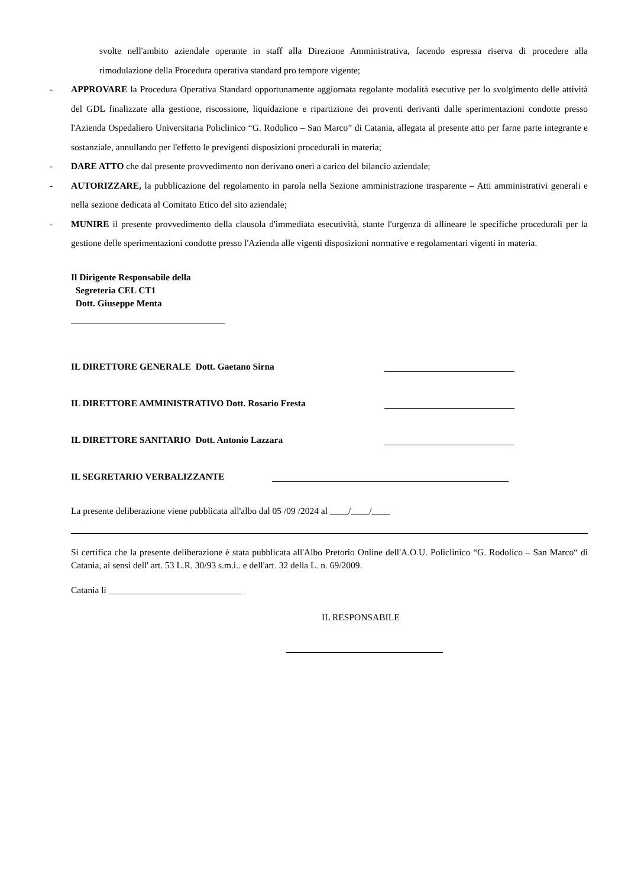svolte nell'ambito aziendale operante in staff alla Direzione Amministrativa, facendo espressa riserva di procedere alla rimodulazione della Procedura operativa standard pro tempore vigente;
- APPROVARE la Procedura Operativa Standard opportunamente aggiornata regolante modalità esecutive per lo svolgimento delle attività del GDL finalizzate alla gestione, riscossione, liquidazione e ripartizione dei proventi derivanti dalle sperimentazioni condotte presso l'Azienda Ospedaliero Universitaria Policlinico “G. Rodolico – San Marco” di Catania, allegata al presente atto per farne parte integrante e sostanziale, annullando per l'effetto le previgenti disposizioni procedurali in materia;
- DARE ATTO che dal presente provvedimento non derivano oneri a carico del bilancio aziendale;
- AUTORIZZARE, la pubblicazione del regolamento in parola nella Sezione amministrazione trasparente – Atti amministrativi generali e nella sezione dedicata al Comitato Etico del sito aziendale;
- MUNIRE il presente provvedimento della clausola d'immediata esecutività, stante l'urgenza di allineare le specifiche procedurali per la gestione delle sperimentazioni condotte presso l'Azienda alle vigenti disposizioni normative e regolamentari vigenti in materia.
Il Dirigente Responsabile della
Segreteria CEL CT1
Dott. Giuseppe Menta
IL DIRETTORE GENERALE Dott. Gaetano Sirna
IL DIRETTORE AMMINISTRATIVO Dott. Rosario Fresta
IL DIRETTORE SANITARIO Dott. Antonio Lazzara
IL SEGRETARIO VERBALIZZANTE
La presente deliberazione viene pubblicata all'albo dal 05 /09 /2024 al ____/____/____
Si certifica che la presente deliberazione è stata pubblicata all'Albo Pretorio Online dell'A.O.U. Policlinico “G. Rodolico – San Marco“ di Catania, ai sensi dell' art. 53 L.R. 30/93 s.m.i.. e dell'art. 32 della L. n. 69/2009.
Catania li _____________________________
IL RESPONSABILE